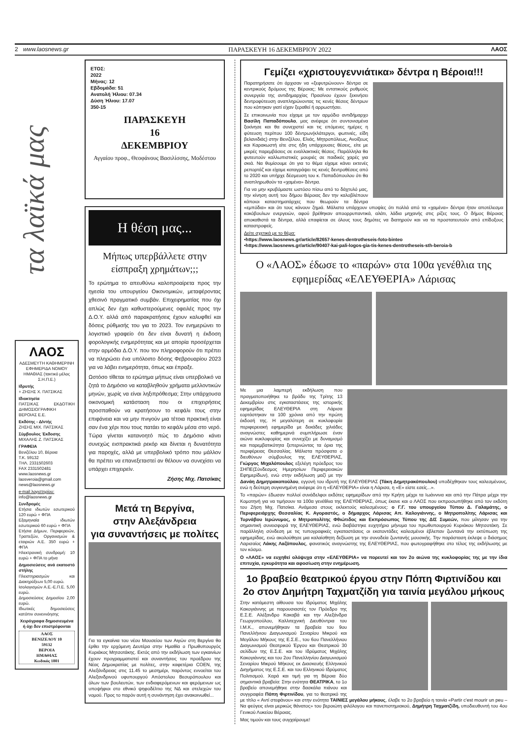2 www.laosnews.gr ΠΑΡΑΣΚΕΥΗ 16 ΔΕΚΕΜΒΡΙΟΥ 2022 ΛΑΟΣ
τα λαϊκά μας
ΛΑΟΣ
ΑΔΕΣΜΕΥΤΗ ΚΑΘΗΜΕΡΙΝΗ ΕΦΗΜΕΡΙΔΑ ΝΟΜΟΥ ΗΜΑΘΙΑΣ (τακτικό μέλος Σ.Η.Π.Ε.)
Ιδρυτής
+ ΖΗΣΗΣ Χ. ΠΑΤΣΙΚΑΣ
Ιδιοκτησία
ΠΑΤΣΙΚΑΣ ΕΚΔΟΤΙΚΗ ΔΗΜΟΣΙΟΓΡΑΦΙΚΗ ΒΕΡΟΙΑΣ Ε.Ε.
Εκδότης - Δ/ντής
ΖΗΣΗΣ ΜΙΧ. ΠΑΤΣΙΚΑΣ
Σύμβουλος Έκδοσης
ΜΙΧΑΛΗΣ Ζ. ΠΑΤΣΙΚΑΣ
ΓΡΑΦΕΙΑ
Βενιζέλου 10, Βέροια
Τ.Κ. 59132
ΤΗΛ. 2331502603
FAX 2331502481
www.laosnews.gr
laosveroia@gmail.com
news@laosnews.gr
e-mail λογιστηρίου:
info@laosnews.gr
Συνδρομές
Ετήσια ιδιωτών εσωτερικού 120 ευρώ + ΦΠΑ
Εξαμηνιαία ιδιωτών εσωτερικού 60 ευρώ + ΦΠΑ
Ετήσια Δήμων, Περιφερειών, Τραπεζών, Οργανισμών & εταιριών Α.Ε. 350 ευρώ + ΦΠΑ
Ηλεκτρονική συνδρομή: 10 ευρώ + ΦΠΑ το μήνα
Δημοσιεύσεις ανά εκατοστό στήλης
Πλειστηριασμών και Διακηρύξεων 5,00 ευρώ.
Ισολογισμών Α.Ε.-Ε.Π.Ε. 5,00 ευρώ.
Δημοσιεύσεις Δημοσίου 2,00 ευρώ.
Ιδιωτικές δημοσιεύσεις κατόπιν συνεννόησης
Χειρόγραφα δημοσιευμένα ή όχι δεν επιστρέφονται
ΛΑΟΣ
ΒΕΝΙΖΕΛΟΥ 10
59132
ΒΕΡΟΙΑ
ΗΜΑΘΙΑΣ
Κωδικός 1801
ΕΤΟΣ:
2022
Μήνας: 12
Εβδομάδα: 51
Ανατολή Ήλιου: 07.34
Δύση Ήλιου: 17.07
350-15
ΠΑΡΑΣΚΕΥΗ
16
ΔΕΚΕΜΒΡΙΟΥ
Αγγαίου προφ., Θεοφάνους Βασιλίσσης, Μοδέστου
Η θέση μας...
Μήπως υπερβάλλετε στην είσπραξη χρημάτων;;;
Το ερώτημα το απευθύνω καλοπροαίρετα προς την ηγεσία του υπουργείου Οικονομικών, μεταφέροντας χθεσινό πραγματικό συμβάν. Επιχειρηματίας που όχι απλώς δεν έχει καθυστερούμενες οφειλές προς την Δ.Ο.Υ. αλλά από παρακρατήσεις έχουν καλυφθεί και δόσεις ρύθμισής του για το 2023. Τον ενημερώνει το λογιστικό γραφείο ότι δεν είναι δυνατή η έκδοση φορολογικής ενημερότητας και με απορία προσέρχεται στην αρμόδια Δ.Ο.Υ. που τον πληροφορούν ότι πρέπει να πληρώσει ένα υπόλοιπο δόσης Φεβρουαρίου 2023 για να λάβει ενημερότητα, όπως και έπραξε.
Ωστόσο τίθεται το ερώτημα μήπως είναι υπερβολικό να ζητά το Δημόσιο να καταβληθούν χρήματα μελλοντικών μηνών, χωρίς να είναι ληξιπρόθεσμα; Στην υπάρχουσα οικονομική κατάσταση που οι επιχειρήσεις προσπαθούν να κρατήσουν το κεφάλι τους στην επιφάνεια και να μην πνιγούν μια τέτοια πρακτική είναι σαν ένα χέρι που τους πατάει το κεφάλι μέσα στο νερό. Τώρα γίνεται κατανοητό πώς το Δημόσιο κάνει συνεχώς εισπρακτικά ρεκόρ και δίνεται η δυνατότητα για παροχές, αλλά με υπερβολικό τρόπο που μάλλον θα πρέπει να επανεξεταστεί αν θέλουν να συνεχίσει να υπάρχει επιχειρείν.
Ζήσης Μιχ. Πατσίκας
Μετά τη Βεργίνα,
στην Αλεξάνδρεια
για συναντήσεις με πολίτες
Για τα εγκαίνια του νέου Μουσείου των Αιγών στη Βεργίνα θα έρθει την ερχόμενη Δευτέρα στην Ημαθία ο Πρωθυπουργός Κυριάκος Μητσοτάκης. Εκτός από την εκδήλωση των εγκαινίων έχουν προγραμματιστεί και συναντήσεις του προέδρου της Νέας Δημοκρατίας με πολίτες, στην καφετέρια COEN, της Αλεξάνδρειας στις 11.45 το μεσημέρι, παρόντος εννοείται του Αλεξανδρινού υφυπουργού Απόστολου Βεσυρόπουλου και όλων των βουλευτών, των ενδιαφερόμενων και φερόμενων ως υποψήφιοι στο εθνικό ψηφοδέλτιο της ΝΔ και στελεχών του νομού. Προς το παρόν αυτή η συνάντηση έχει ανακοινωθεί...
Γεμίζει «χριστουγεννιάτικα» δέντρα η Βέροια!!!
Παρατηρήσατε ότι άρχισαν να «ξεφυτρώνουν» δέντρα σε κεντρικούς δρόμους της Βέροιας; Με εντατικούς ρυθμούς συνεργεία της αντιδημαρχίας Πρασίνου έχουν ξεκινήσει δεντροφύτευση αναπληρώνοντας τις κενές θέσεις δέντρων που κόπηκαν γιατί είχαν ξεραθεί ή αρρωστήσει.
Σε επικοινωνία που είχαμε με τον αρμόδιο αντιδήμαρχο Βασίλη Παπαδόπουλο, μας ανέφερε ότι συντονισμένα ξεκίνησε και θα συνεχιστεί και τις επόμενες ημέρες η φύτευση περίπου 100 δέντρων(κλάτεργοι, φωτινιές, είδη βελανιδιάς) στην Βενιζέλου, Ελιάς, Μητροπόλεως, Ανοίξεως και Καρακωστή είτε στις ήδη υπάρχουσες θέσεις, είτε με μικρές παρεμβάσεις σε εναλλακτικές θέσεις. Παράλληλα θα φυτευτούν καλλωπιστικές μουριές σε παιδικές χαρές για σκιά. Να θυμίσουμε ότι για το θέμα είχαμε κάνει εκτενές ρεπορτάζ και είχαμε καταγράψει τις κενές δεντροθέσεις από το 2020 και υπήρχε δέσμευση του κ. Παπαδόπουλου ότι θα αναπληρωθούν τα «χαμένα» δέντρα.
Για να μην κρυβόμαστε ωστόσο πίσω από το δάχτυλό μας, την κίνηση αυτή του δήμου Βέροιας δεν την καλοβλέπουν κάποιοι καταστηματάρχες που θεωρούν τα δέντρα «εμπόδια» και ότι τους κάνουν ζημιά. Μάλιστα υπάρχουν υποψίες ότι πολλά από τα «χαμένα» δέντρα ήταν αποτέλεσμα κακόβουλων ενεργειών, αφού βρέθηκαν αποορρυπαντικά, αλάτι, λάδια μηχανής στις ρίζες τους. Ο δήμος Βέροιας αποκαθιστά τα δέντρα, αλλά επαφίεται σε όλους τους δημότες να διατηρούν και να τα προστατευτούν από επίδοξους καταστροφείς.
Δείτε σχετικά με το θέμα:
•https://www.laosnews.gr/article/82657-kenes-dentrotheseis-foto-binteo
•https://www.laosnews.gr/article/90407-kai-pali-logos-gia-tis-kenes-dentrotheseis-sth-beroia-b
Ο «ΛΑΟΣ» έδωσε το «παρών» στα 100α γενέθλια της εφημερίδας «ΕΛΕΥΘΕΡΙΑ» Λάρισας
Με μια λαμπερή εκδήλωση που πραγματοποιήθηκε το βράδυ της Τρίτης 13 Δεκεμβρίου στις εγκαταστάσεις της ιστορικής εφημερίδας ΕΛΕΥΘΕΡΙΑ στη Λάρισα εορτάστηκαν τα 100 χρόνια από την πρώτη έκδοσή της. Η μεγαλύτερη σε κυκλοφορία περιφερειακή εφημερίδα με δεκάδες χιλιάδες αναγνώστες καθημερινά συμπλήρωσε έναν αιώνα κυκλοφορίας και συνεχίζει με δυναμισμό και παρεμβατικότητα ξεπερνώντας τα όρια της περιφέρειας Θεσσαλίας. Μάλιστα πρόσφατα ο διευθύνων σύμβουλος της ΕΛΕΥΘΕΡΙΑΣ, Γιώργος Μιχαλόπουλος εξελέγη πρόεδρος του ΣΗΠΕ(Σύνδεσμος Ημερησίων Περιφερειακών Εφημερίδων), ενώ στην εκδήλωση μαζί με την Δανάη Δημητρακοπούλου, εγγονή του ιδρυτή της ΕΛΕΥΘΕΡΙΑΣ (Τάκη Δημητρακόπουλου) υποδέχθηκαν τους καλεσμένους, ενώ η δεύτερη συγκινημένη ανέφερε ότι η «ΕΛΕΥΘΕΡΙΑ» είναι η Λάρισα, η «Ε» είστε εσείς...».
Το «παρών» έδωσαν πολλοί συνάδελφοι εκδότες εφημερίδων από την Κρήτη μέχρι τα Ιωάννινα και από την Πάτρα μέχρι την Κομοτηνή για να τιμήσουν τα 100α γενέθλια της ΕΛΕΥΘΕΡΙΑΣ, όπως έκανε και ο ΛΑΟΣ που εκπροσωπήθηκε από τον εκδότη του Ζήση Μιχ. Πατσίκα. Ανάμεσα στους εκλεκτούς καλεσμένους: ο Γ.Γ. του υπουργείου Τύπου Δ. Γαλαμάτης, ο Περιφερειάρχης Θεσσαλίας Κ. Αγοραστός, ο δήμαρχος Λάρισας Απ. Καλογιάννης, ο Μητροπολίτης Λάρισας και Τυρνάβου Ιερώνυμος, ο Μητροπολίτης Φθιώτιδος και Εκπρόσωπος Τύπου της ΔΙΣ Συμεών, που μίλησαν για την σημαντική συνεισφορά της ΕΛΕΥΘΕΡΙΑΣ, ενώ διαβάστηκε ευχητήριο μήνυμα του πρωθυπουργού Κυριάκου Μητσοτάκη. Σε παράλληλη σύνδεση με τις τυπογραφικές εγκαταστάσεις οι εκατοντάδες καλεσμένοι έβλεπαν ζωντανά την εκτύπωση της εφημερίδας, ενώ ακολούθησε μια καλαίσθητη δεξίωση με την συνοδεία ζωντανής μουσικής. Την παράσταση έκλεψε ο διάσημος Λαρισαίος Λάκης Λαζόπουλος, φανατικός αναγνώστης της ΕΛΕΥΘΕΡΙΑΣ, που φωτογραφήθηκε στο τέλος της εκδήλωσης με τον κόσμο.
Ο «ΛΑΟΣ» να ευχηθεί ολόψυχα στην «ΕΛΕΥΘΕΡΙΑ» να πορευτεί και τον 2ο αιώνα της κυκλοφορίας της με την ίδια επιτυχία, εγκυρότητα και αφοσίωση στην ενημέρωση.
1ο βραβείο θεατρικού έργου στην Πόπη Φιρτινίδου και 2ο στον Δημήτρη Ταχματζίδη για ταινία μεγάλου μήκους
Στην κατάμεστη αίθουσα του Ιδρύματος Μιχάλης Κακογιάννης με παρουσιαστές τον Πρόεδρο της Ε.Σ.Ε. Αλέξανδρο Κακαβά και την Αλεξάνδρα Γεωργοπούλου, Καλλιτεχνική Διευθύντρια του Ι.Μ.Κ., απονεμήθηκαν τα βραβεία του 9ου Πανελλήνιου Διαγωνισμού Σεναρίου Μικρού και Μεγάλου Μήκους της Ε.Σ.Ε., του 6ου Πανελλήνιου Διαγωνισμού Θεατρικού Έργου και Θεατρικού 30 σελίδων της Ε.Σ.Ε. και του Ιδρύματος Μιχάλης Κακογιάννης και του 2ου Πανελληνίου Διαγωνισμού Σεναρίου Μικρού Μήκους εκ Διασκευής Ελληνικού Διηγήματος της Ε.Σ.Ε. και του Ελληνικού Ιδρύματος Πολιτισμού. Χαρά και τιμή για τη Βέροια δύο σημαντικά βραβεία: Στην ενότητα ΘΕΑΤΡΙΚΑ, το 1ο βραβείο απονεμήθηκε στην δασκάλα πιάνου και συγγραφέα Πόπη Φιρτινίδου, για το θεατρικό της με τίτλο « Αντί στεφάνου» και στην ενότητα ΤΑΙΝΙΕΣ μεγάλου μήκους, έλαβε το 2ο βραβείο η ταινία «Partir c'est mourir un peu – Να φεύγεις είναι μερικώς θάνατος» του βεροιώτη φιλόλογου και πανεπιστημιακού, Δημήτρη Ταχματζίδη, υποδιευθυντή του 4ου Γενικού Λυκείου Βέροιας.
Μας τιμούν και τους συγχαίρουμε!